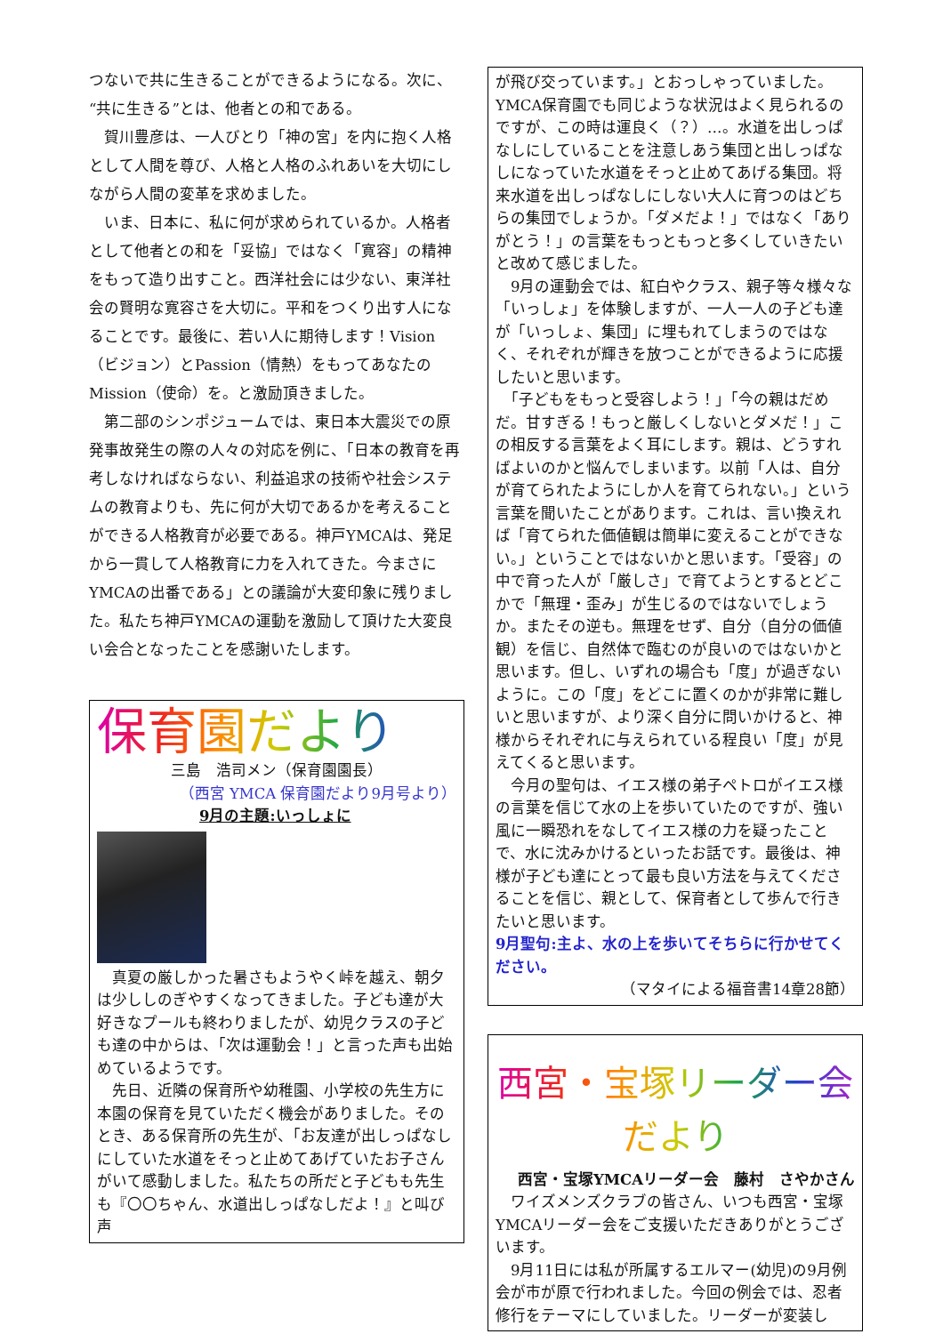つないで共に生きることができるようになる。次に、“共に生きる”とは、他者との和である。
　賀川豊彦は、一人びとり「神の宮」を内に抱く人格として人間を尊び、人格と人格のふれあいを大切にしながら人間の変革を求めました。
　いま、日本に、私に何が求められているか。人格者として他者との和を「妥協」ではなく「寛容」の精神をもって造り出すこと。西洋社会には少ない、東洋社会の賢明な寛容さを大切に。平和をつくり出す人になることです。最後に、若い人に期待します！Vision（ビジョン）とPassion（情熱）をもってあなたのMission（使命）を。と激励頂きました。
　第二部のシンポジュームでは、東日本大震災での原発事故発生の際の人々の対応を例に、「日本の教育を再考しなければならない、利益追求の技術や社会システムの教育よりも、先に何が大切であるかを考えることができる人格教育が必要である。神戸YMCAは、発足から一貫して人格教育に力を入れてきた。今まさにYMCAの出番である」との議論が大変印象に残りました。私たち神戸YMCAの運動を激励して頂けた大変良い会合となったことを感謝いたします。
保育園だより
三島　浩司メン（保育園園長）
（西宮 YMCA 保育園だより9月号より）
9月の主題:いっしょに
　真夏の厳しかった暑さもようやく峠を越え、朝夕は少ししのぎやすくなってきました。子ども達が大好きなプールも終わりましたが、幼児クラスの子ども達の中からは、「次は運動会！」と言った声も出始めているようです。
　先日、近隣の保育所や幼稚園、小学校の先生方に本園の保育を見ていただく機会がありました。そのとき、ある保育所の先生が、「お友達が出しっぱなしにしていた水道をそっと止めてあげていたお子さんがいて感動しました。私たちの所だと子どもも先生も『〇〇ちゃん、水道出しっぱなしだよ！』と叫び声
が飛び交っています。」とおっしゃっていました。YMCA保育園でも同じような状況はよく見られるのですが、この時は運良く（？）…。水道を出しっぱなしにしていることを注意しあう集団と出しっぱなしになっていた水道をそっと止めてあげる集団。将来水道を出しっぱなしにしない大人に育つのはどちらの集団でしょうか。「ダメだよ！」ではなく「ありがとう！」の言葉をもっともっと多くしていきたいと改めて感じました。
　9月の運動会では、紅白やクラス、親子等々様々な「いっしょ」を体験しますが、一人一人の子ども達が「いっしょ、集団」に埋もれてしまうのではなく、それぞれが輝きを放つことができるように応援したいと思います。
　「子どもをもっと受容しよう！」「今の親はだめだ。甘すぎる！もっと厳しくしないとダメだ！」この相反する言葉をよく耳にします。親は、どうすればよいのかと悩んでしまいます。以前「人は、自分が育てられたようにしか人を育てられない。」という言葉を聞いたことがあります。これは、言い換えれば「育てられた価値観は簡単に変えることができない。」ということではないかと思います。「受容」の中で育った人が「厳しさ」で育てようとするとどこかで「無理・歪み」が生じるのではないでしょうか。またその逆も。無理をせず、自分（自分の価値観）を信じ、自然体で臨むのが良いのではないかと思います。但し、いずれの場合も「度」が過ぎないように。この「度」をどこに置くのかが非常に難しいと思いますが、より深く自分に問いかけると、神様からそれぞれに与えられている程良い「度」が見えてくると思います。
　今月の聖句は、イエス様の弟子ペトロがイエス様の言葉を信じて水の上を歩いていたのですが、強い風に一瞬恐れをなしてイエス様の力を疑ったことで、水に沈みかけるといったお話です。最後は、神様が子ども達にとって最も良い方法を与えてくださることを信じ、親として、保育者として歩んで行きたいと思います。
9月聖句:主よ、水の上を歩いてそちらに行かせてください。
（マタイによる福音書14章28節）
西宮・宝塚リーダー会だより
西宮・宝塚YMCAリーダー会　藤村　さやかさん
　ワイズメンズクラブの皆さん、いつも西宮・宝塚YMCAリーダー会をご支援いただきありがとうございます。
　9月11日には私が所属するエルマー(幼児)の9月例会が市が原で行われました。今回の例会では、忍者修行をテーマにしていました。リーダーが変装し